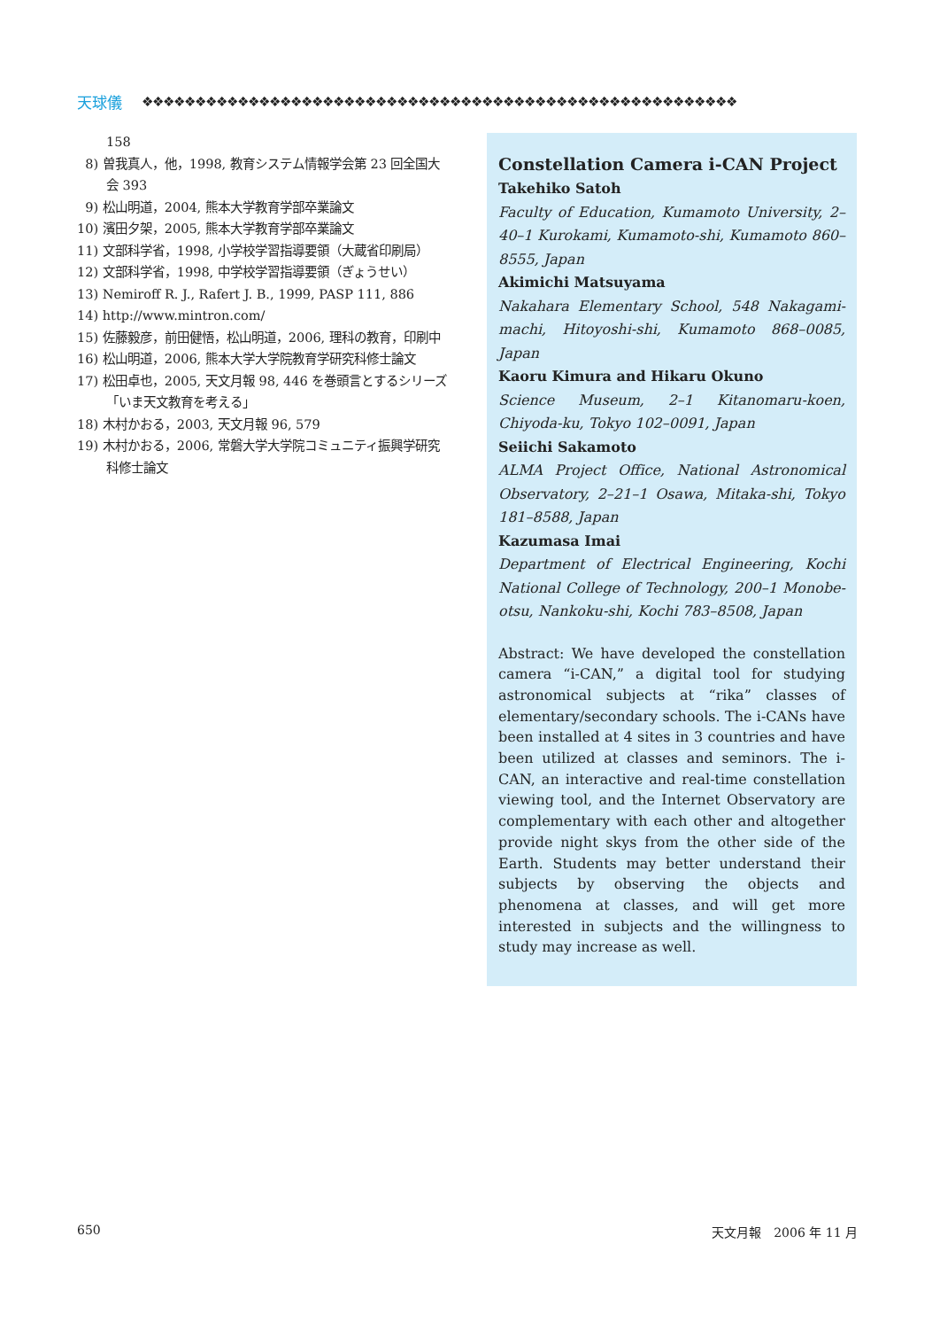天球儀 ❖❖❖❖❖❖❖❖❖❖❖❖❖❖❖❖❖❖❖❖❖❖❖❖❖❖❖❖❖❖❖❖❖❖❖❖❖❖❖❖❖❖❖❖❖❖❖❖❖❖❖❖❖❖❖❖
158
8) 曽我真人，他，1998, 教育システム情報学会第 23 回全国大会 393
9) 松山明道，2004, 熊本大学教育学部卒業論文
10) 濱田夕架，2005, 熊本大学教育学部卒業論文
11) 文部科学省，1998, 小学校学習指導要領（大蔵省印刷局）
12) 文部科学省，1998, 中学校学習指導要領（ぎょうせい）
13) Nemiroff R. J., Rafert J. B., 1999, PASP 111, 886
14) http://www.mintron.com/
15) 佐藤毅彦，前田健悟，松山明道，2006, 理科の教育，印刷中
16) 松山明道，2006, 熊本大学大学院教育学研究科修士論文
17) 松田卓也，2005, 天文月報 98, 446 を巻頭言とするシリーズ「いま天文教育を考える」
18) 木村かおる，2003, 天文月報 96, 579
19) 木村かおる，2006, 常磐大学大学院コミュニティ振興学研究科修士論文
Constellation Camera i-CAN Project
Takehiko Satoh
Faculty of Education, Kumamoto University, 2–40–1 Kurokami, Kumamoto-shi, Kumamoto 860–8555, Japan
Akimichi Matsuyama
Nakahara Elementary School, 548 Nakagami-machi, Hitoyoshi-shi, Kumamoto 868–0085, Japan
Kaoru Kimura and Hikaru Okuno
Science Museum, 2–1 Kitanomaru-koen, Chiyoda-ku, Tokyo 102–0091, Japan
Seiichi Sakamoto
ALMA Project Office, National Astronomical Observatory, 2–21–1 Osawa, Mitaka-shi, Tokyo 181–8588, Japan
Kazumasa Imai
Department of Electrical Engineering, Kochi National College of Technology, 200–1 Monobe-otsu, Nankoku-shi, Kochi 783–8508, Japan
Abstract: We have developed the constellation camera “i-CAN,” a digital tool for studying astronomical subjects at “rika” classes of elementary/secondary schools. The i-CANs have been installed at 4 sites in 3 countries and have been utilized at classes and seminors. The i-CAN, an interactive and real-time constellation viewing tool, and the Internet Observatory are complementary with each other and altogether provide night skys from the other side of the Earth. Students may better understand their subjects by observing the objects and phenomena at classes, and will get more interested in subjects and the willingness to study may increase as well.
650 天文月報　2006 年 11 月